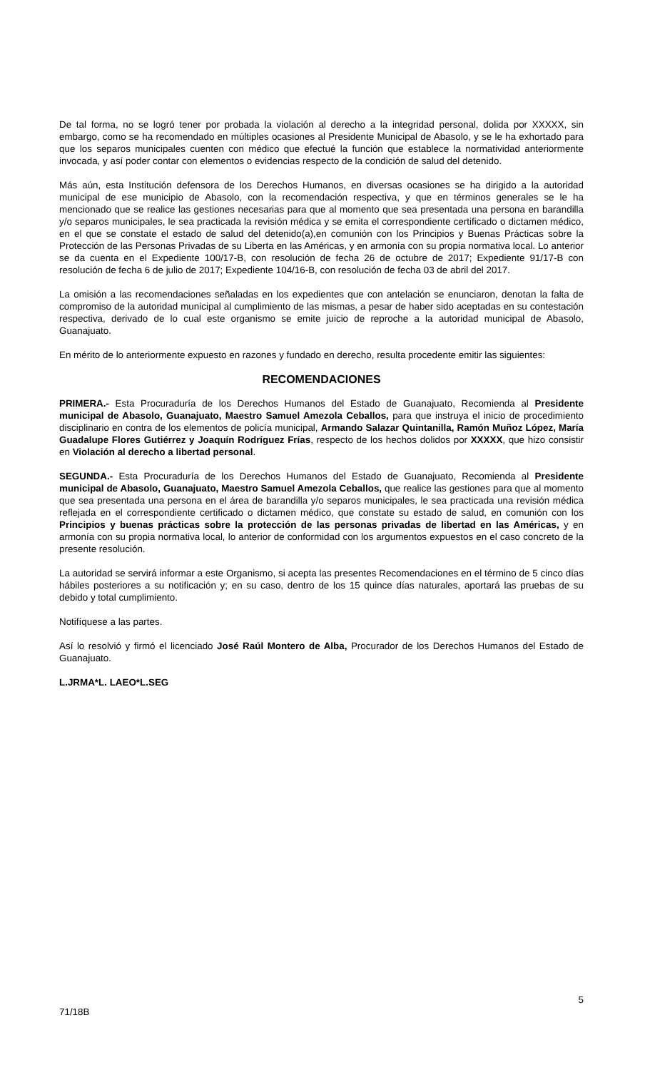De tal forma, no se logró tener por probada la violación al derecho a la integridad personal, dolida por XXXXX, sin embargo, como se ha recomendado en múltiples ocasiones al Presidente Municipal de Abasolo, y se le ha exhortado para que los separos municipales cuenten con médico que efectué la función que establece la normatividad anteriormente invocada, y así poder contar con elementos o evidencias respecto de la condición de salud del detenido.
Más aún, esta Institución defensora de los Derechos Humanos, en diversas ocasiones se ha dirigido a la autoridad municipal de ese municipio de Abasolo, con la recomendación respectiva, y que en términos generales se le ha mencionado que se realice las gestiones necesarias para que al momento que sea presentada una persona en barandilla y/o separos municipales, le sea practicada la revisión médica y se emita el correspondiente certificado o dictamen médico, en el que se constate el estado de salud del detenido(a),en comunión con los Principios y Buenas Prácticas sobre la Protección de las Personas Privadas de su Liberta en las Américas, y en armonía con su propia normativa local. Lo anterior se da cuenta en el Expediente 100/17-B, con resolución de fecha 26 de octubre de 2017; Expediente 91/17-B con resolución de fecha 6 de julio de 2017; Expediente 104/16-B, con resolución de fecha 03 de abril del 2017.
La omisión a las recomendaciones señaladas en los expedientes que con antelación se enunciaron, denotan la falta de compromiso de la autoridad municipal al cumplimiento de las mismas, a pesar de haber sido aceptadas en su contestación respectiva, derivado de lo cual este organismo se emite juicio de reproche a la autoridad municipal de Abasolo, Guanajuato.
En mérito de lo anteriormente expuesto en razones y fundado en derecho, resulta procedente emitir las siguientes:
RECOMENDACIONES
PRIMERA.- Esta Procuraduría de los Derechos Humanos del Estado de Guanajuato, Recomienda al Presidente municipal de Abasolo, Guanajuato, Maestro Samuel Amezola Ceballos, para que instruya el inicio de procedimiento disciplinario en contra de los elementos de policía municipal, Armando Salazar Quintanilla, Ramón Muñoz López, María Guadalupe Flores Gutiérrez y Joaquín Rodríguez Frías, respecto de los hechos dolidos por XXXXX, que hizo consistir en Violación al derecho a libertad personal.
SEGUNDA.- Esta Procuraduría de los Derechos Humanos del Estado de Guanajuato, Recomienda al Presidente municipal de Abasolo, Guanajuato, Maestro Samuel Amezola Ceballos, que realice las gestiones para que al momento que sea presentada una persona en el área de barandilla y/o separos municipales, le sea practicada una revisión médica reflejada en el correspondiente certificado o dictamen médico, que constate su estado de salud, en comunión con los Principios y buenas prácticas sobre la protección de las personas privadas de libertad en las Américas, y en armonía con su propia normativa local, lo anterior de conformidad con los argumentos expuestos en el caso concreto de la presente resolución.
La autoridad se servirá informar a este Organismo, si acepta las presentes Recomendaciones en el término de 5 cinco días hábiles posteriores a su notificación y; en su caso, dentro de los 15 quince días naturales, aportará las pruebas de su debido y total cumplimiento.
Notifíquese a las partes.
Así lo resolvió y firmó el licenciado José Raúl Montero de Alba, Procurador de los Derechos Humanos del Estado de Guanajuato.
L.JRMA*L. LAEO*L.SEG
5
71/18B